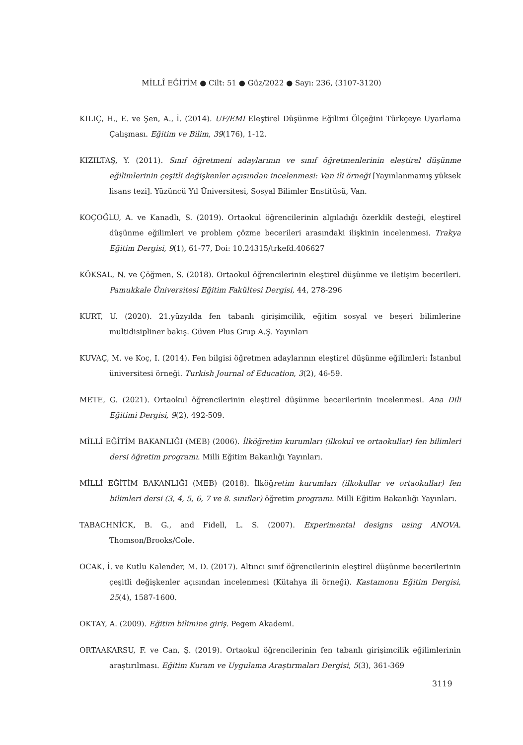MİLLÎ EĞİTİM ● Cilt: 51 ● Güz/2022 ● Sayı: 236, (3107-3120)
KILIÇ, H., E. ve Şen, A., İ. (2014). UF/EMI Eleştirel Düşünme Eğilimi Ölçeğini Türkçeye Uyarlama Çalışması. Eğitim ve Bilim, 39(176), 1-12.
KIZILTAŞ, Y. (2011). Sınıf öğretmeni adaylarının ve sınıf öğretmenlerinin eleştirel düşünme eğilimlerinin çeşitli değişkenler açısından incelenmesi: Van ili örneği [Yayınlanmamış yüksek lisans tezi]. Yüzüncü Yıl Üniversitesi, Sosyal Bilimler Enstitüsü, Van.
KOÇOĞLU, A. ve Kanadlı, S. (2019). Ortaokul öğrencilerinin algıladığı özerklik desteği, eleştirel düşünme eğilimleri ve problem çözme becerileri arasındaki ilişkinin incelenmesi. Trakya Eğitim Dergisi, 9(1), 61-77, Doi: 10.24315/trkefd.406627
KÖKSAL, N. ve Çöğmen, S. (2018). Ortaokul öğrencilerinin eleştirel düşünme ve iletişim becerileri. Pamukkale Üniversitesi Eğitim Fakültesi Dergisi, 44, 278-296
KURT, U. (2020). 21.yüzyılda fen tabanlı girişimcilik, eğitim sosyal ve beşeri bilimlerine multidisipliner bakış. Güven Plus Grup A.Ş. Yayınları
KUVAÇ, M. ve Koç, I. (2014). Fen bilgisi öğretmen adaylarının eleştirel düşünme eğilimleri: İstanbul üniversitesi örneği. Turkish Journal of Education, 3(2), 46-59.
METE, G. (2021). Ortaokul öğrencilerinin eleştirel düşünme becerilerinin incelenmesi. Ana Dili Eğitimi Dergisi, 9(2), 492-509.
MİLLİ EĞİTİM BAKANLIĞI (MEB) (2006). İlköğretim kurumları (ilkokul ve ortaokullar) fen bilimleri dersi öğretim programı. Milli Eğitim Bakanlığı Yayınları.
MİLLİ EĞİTİM BAKANLIĞI (MEB) (2018). İlköğretim kurumları (ilkokullar ve ortaokullar) fen bilimleri dersi (3, 4, 5, 6, 7 ve 8. sınıflar) öğretim programı. Milli Eğitim Bakanlığı Yayınları.
TABACHNİCK, B. G., and Fidell, L. S. (2007). Experimental designs using ANOVA. Thomson/Brooks/Cole.
OCAK, İ. ve Kutlu Kalender, M. D. (2017). Altıncı sınıf öğrencilerinin eleştirel düşünme becerilerinin çeşitli değişkenler açısından incelenmesi (Kütahya ili örneği). Kastamonu Eğitim Dergisi, 25(4), 1587-1600.
OKTAY, A. (2009). Eğitim bilimine giriş. Pegem Akademi.
ORTAAKARSU, F. ve Can, Ş. (2019). Ortaokul öğrencilerinin fen tabanlı girişimcilik eğilimlerinin araştırılması. Eğitim Kuram ve Uygulama Araştırmaları Dergisi, 5(3), 361-369
3119